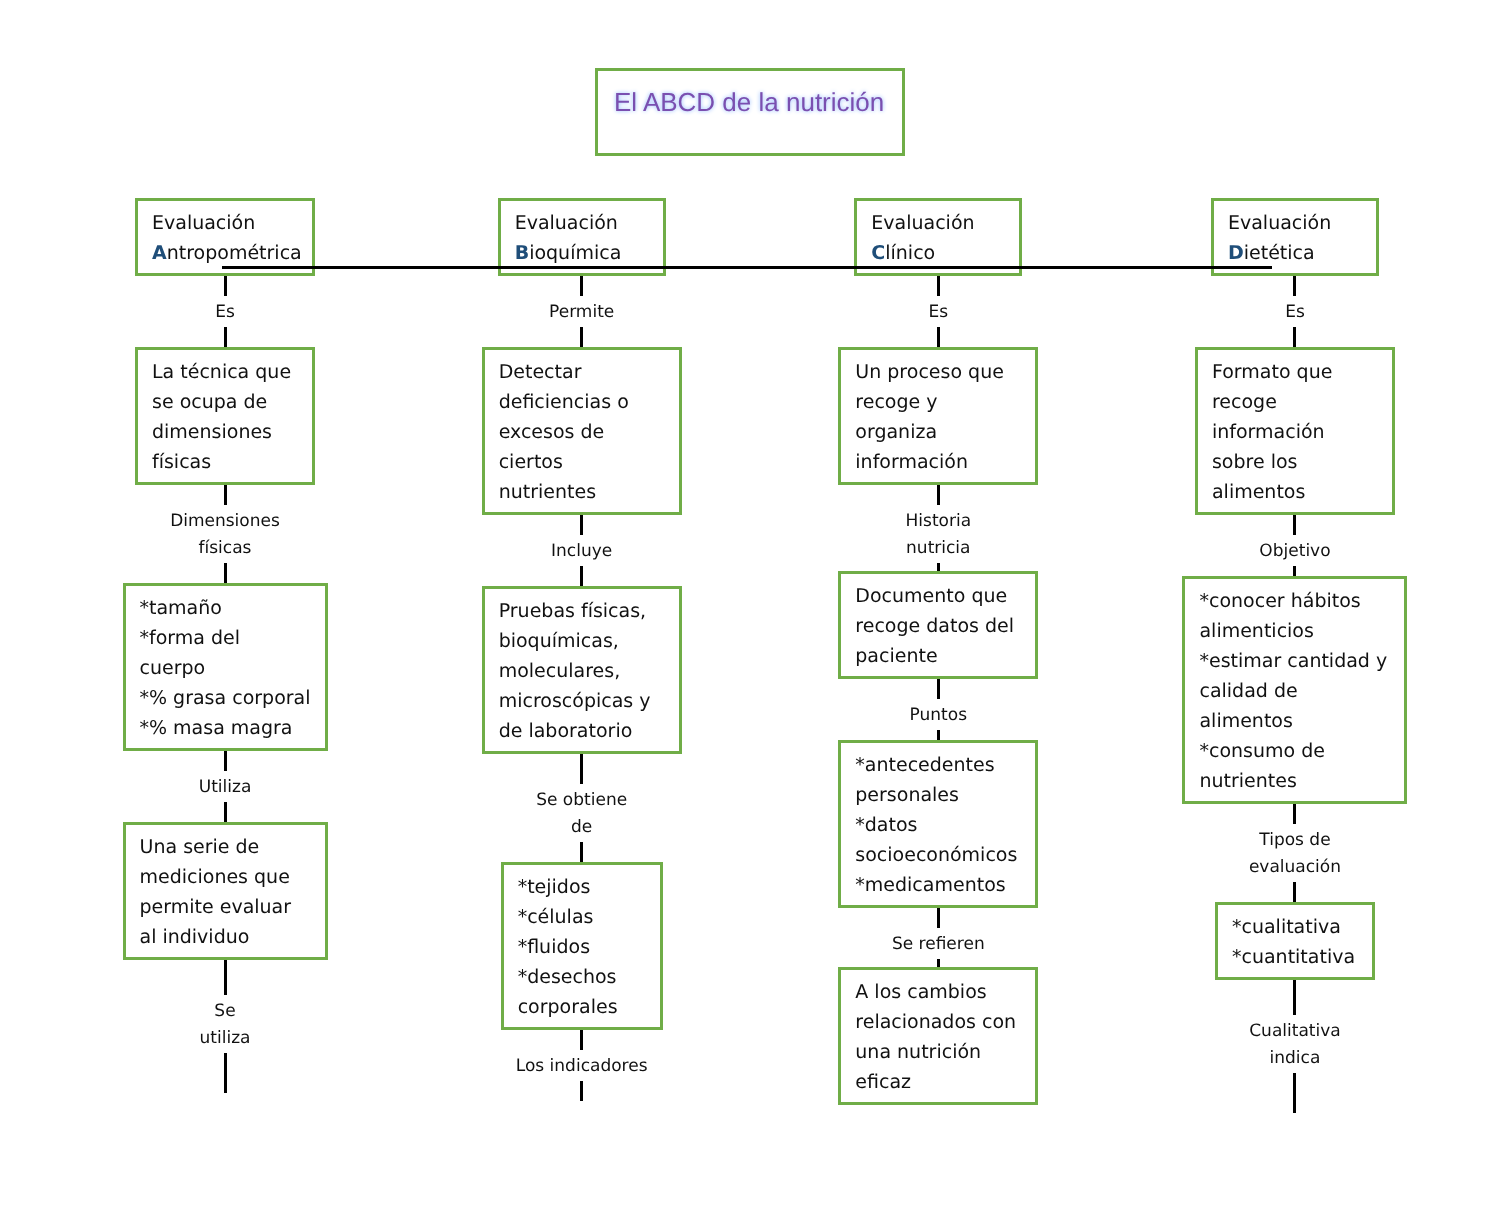El ABCD de la nutrición
Evaluación Antropométrica
Es
La técnica que se ocupa de dimensiones físicas
Dimensiones
físicas
*tamaño
*forma del cuerpo
*% grasa corporal
*% masa magra
Utiliza
Una serie de mediciones que permite evaluar al individuo
Se
utiliza
Evaluación Bioquímica
Permite
Detectar deficiencias o excesos de ciertos nutrientes
Incluye
Pruebas físicas, bioquímicas, moleculares, microscópicas y de laboratorio
Se obtiene
de
*tejidos
*células
*fluidos
*desechos corporales
Los indicadores
Evaluación Clínico
Es
Un proceso que recoge y organiza información
Historia
nutricia
Documento que recoge datos del paciente
Puntos
*antecedentes personales
*datos socioeconómicos
*medicamentos
Se refieren
A los cambios relacionados con una nutrición eficaz
Evaluación Dietética
Es
Formato que recoge información sobre los alimentos
Objetivo
*conocer hábitos alimenticios
*estimar cantidad y calidad de alimentos
*consumo de nutrientes
Tipos de
evaluación
*cualitativa
*cuantitativa
Cualitativa
indica